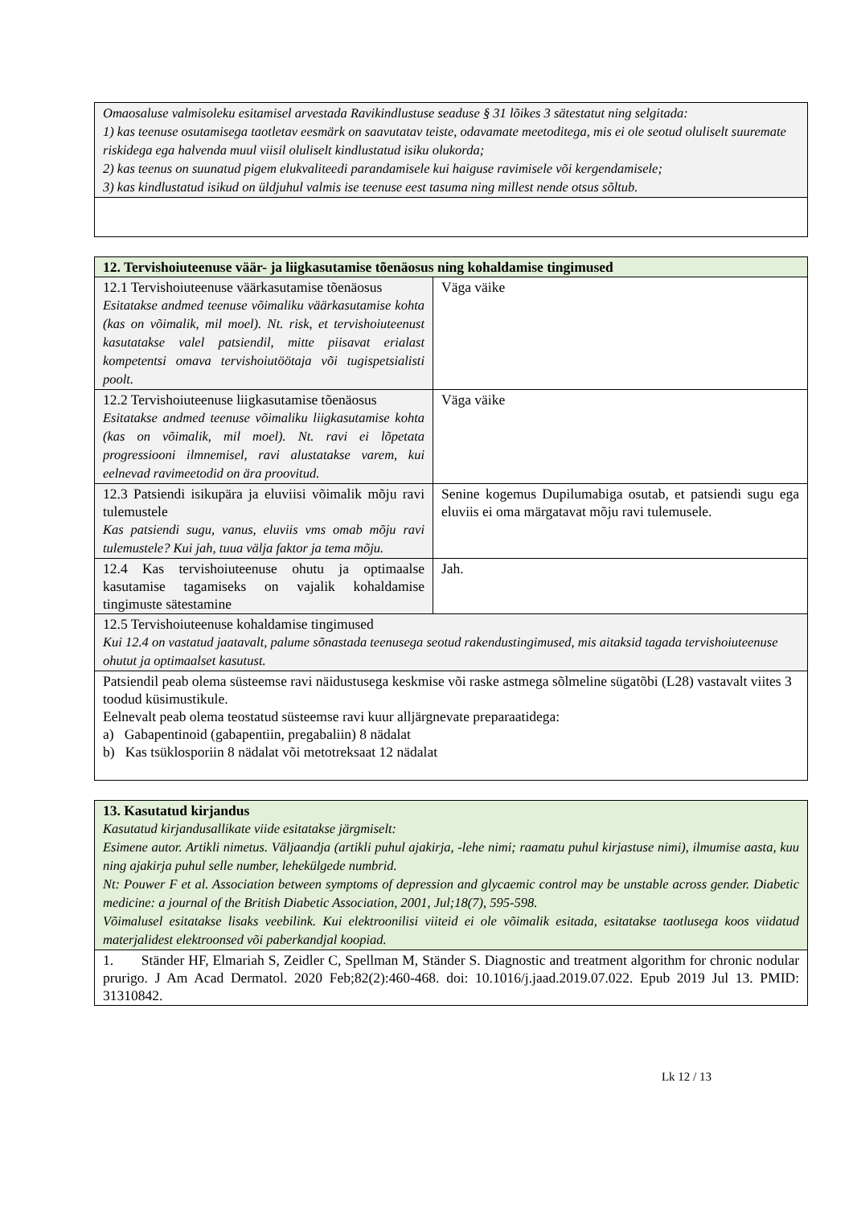| Omaosaluse valmisoleku esitamisel arvestada Ravikindlustuse seaduse § 31 lõikes 3 sätestatut ning selgitada: 1) kas teenuse osutamisega taotletav eesmärk on saavutatav teiste, odavamate meetoditega, mis ei ole seotud oluliselt suuremate riskidega ega halvenda muul viisil oluliselt kindlustatud isiku olukorda; 2) kas teenus on suunatud pigem elukvaliteedi parandamisele kui haiguse ravimisele või kergendamisele; 3) kas kindlustatud isikud on üldjuhul valmis ise teenuse eest tasuma ning millest nende otsus sõltub. |
| 12. Tervishoiuteenuse väär- ja liigkasutamise tõenäosus ning kohaldamise tingimused | |
| 12.1 Tervishoiuteenuse väärkasutamise tõenäosus Esitatakse andmed teenuse võimaliku väärkasutamise kohta (kas on võimalik, mil moel). Nt. risk, et tervishoiuteenust kasutatakse valel patsiendil, mitte piisavat erialast kompetentsi omava tervishoiutöötaja või tugispetsialisti poolt. | Väga väike |
| 12.2 Tervishoiuteenuse liigkasutamise tõenäosus Esitatakse andmed teenuse võimaliku liigkasutamise kohta (kas on võimalik, mil moel). Nt. ravi ei lõpetata progressiooni ilmnemisel, ravi alustatakse varem, kui eelnevad ravimeetodid on ära proovitud. | Väga väike |
| 12.3 Patsiendi isikupära ja eluviisi võimalik mõju ravi tulemustele Kas patsiendi sugu, vanus, eluviis vms omab mõju ravi tulemustele? Kui jah, tuua välja faktor ja tema mõju. | Senine kogemus Dupilumabiga osutab, et patsiendi sugu ega eluviis ei oma märgatavat mõju ravi tulemusele. |
| 12.4 Kas tervishoiuteenuse ohutu ja optimaalse kasutamise tagamiseks on vajalik kohaldamise tingimuste sätestamine | Jah. |
| 12.5 Tervishoiuteenuse kohaldamise tingimused Kui 12.4 on vastatud jaatavalt, palume sõnastada teenusega seotud rakendustingimused, mis aitaksid tagada tervishoiuteenuse ohutut ja optimaalset kasutust. | |
| Patsiendil peab olema süsteemse ravi näidustusega keskmise või raske astmega sõlmeline sügatõbi (L28) vastavalt viites 3 toodud küsimustikule. Eelnevalt peab olema teostatud süsteemse ravi kuur alljärgnevate preparaatidega: a) Gabapentinoid (gabapentiin, pregabaliin) 8 nädalat b) Kas tsüklosporiin 8 nädalat või metotreksaat 12 nädalat | |
| 13. Kasutatud kirjandus Kasutatud kirjandusallikate viide esitatakse järgmiselt: Esimene autor. Artikli nimetus. Väljaandja (artikli puhul ajakirja, -lehe nimi; raamatu puhul kirjastuse nimi), ilmumise aasta, kuu ning ajakirja puhul selle number, lehekülgede numbrid. Nt: Pouwer F et al. Association between symptoms of depression and glycaemic control may be unstable across gender. Diabetic medicine: a journal of the British Diabetic Association, 2001, Jul;18(7), 595-598. Võimalusel esitatakse lisaks veebilink. Kui elektroonilisi viiteid ei ole võimalik esitada, esitatakse taotlusega koos viidatud materjalidest elektroonsed või paberkandjal koopiad. |
| 1. Ständer HF, Elmariah S, Zeidler C, Spellman M, Ständer S. Diagnostic and treatment algorithm for chronic nodular prurigo. J Am Acad Dermatol. 2020 Feb;82(2):460-468. doi: 10.1016/j.jaad.2019.07.022. Epub 2019 Jul 13. PMID: 31310842. |
Lk 12 / 13